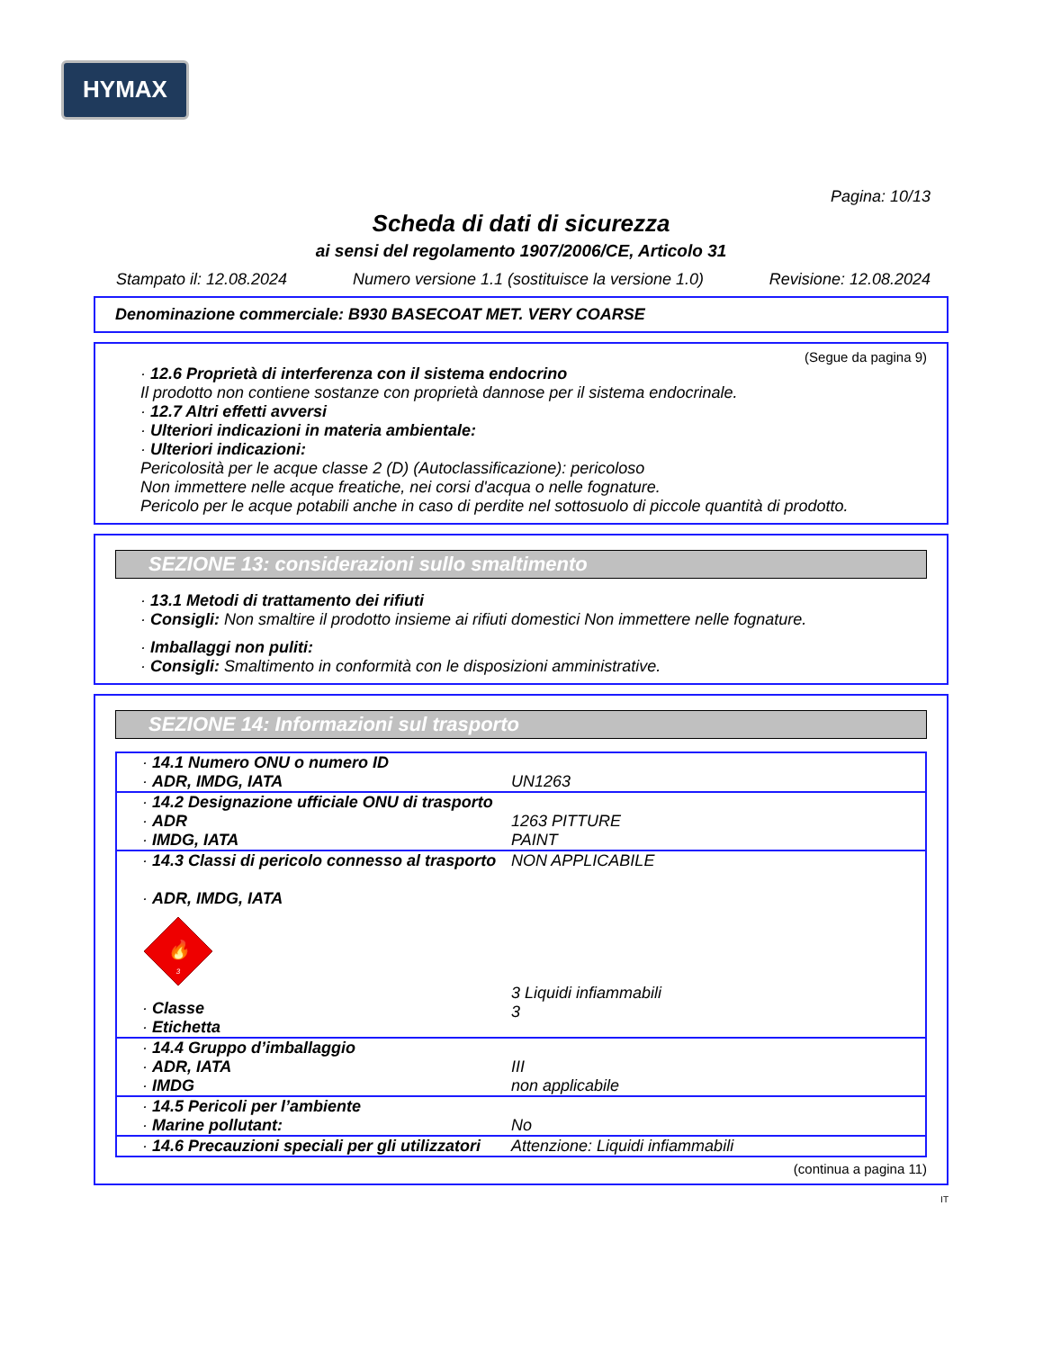HYMAX
Pagina: 10/13
Scheda di dati di sicurezza
ai sensi del regolamento 1907/2006/CE, Articolo 31
Stampato il: 12.08.2024 Numero versione 1.1 (sostituisce la versione 1.0) Revisione: 12.08.2024
Denominazione commerciale: B930 BASECOAT MET. VERY COARSE
(Segue da pagina 9)
· 12.6 Proprietà di interferenza con il sistema endocrino
Il prodotto non contiene sostanze con proprietà dannose per il sistema endocrinale.
· 12.7 Altri effetti avversi
· Ulteriori indicazioni in materia ambientale:
· Ulteriori indicazioni:
Pericolosità per le acque classe 2 (D) (Autoclassificazione): pericoloso
Non immettere nelle acque freatiche, nei corsi d'acqua o nelle fognature.
Pericolo per le acque potabili anche in caso di perdite nel sottosuolo di piccole quantità di prodotto.
SEZIONE 13: considerazioni sullo smaltimento
· 13.1 Metodi di trattamento dei rifiuti
· Consigli: Non smaltire il prodotto insieme ai rifiuti domestici Non immettere nelle fognature.
· Imballaggi non puliti:
· Consigli: Smaltimento in conformità con le disposizioni amministrative.
SEZIONE 14: Informazioni sul trasporto
| · 14.1 Numero ONU o numero ID · ADR, IMDG, IATA | UN1263 |
| · 14.2 Designazione ufficiale ONU di trasporto · ADR · IMDG, IATA | 1263 PITTURE PAINT |
| · 14.3 Classi di pericolo connesso al trasporto · ADR, IMDG, IATA 🔥 3 · Classe · Etichetta | NON APPLICABILE 3 Liquidi infiammabili 3 |
| · 14.4 Gruppo d’imballaggio · ADR, IATA · IMDG | III non applicabile |
| · 14.5 Pericoli per l’ambiente · Marine pollutant: | No |
| · 14.6 Precauzioni speciali per gli utilizzatori | Attenzione: Liquidi infiammabili |
(continua a pagina 11)
IT